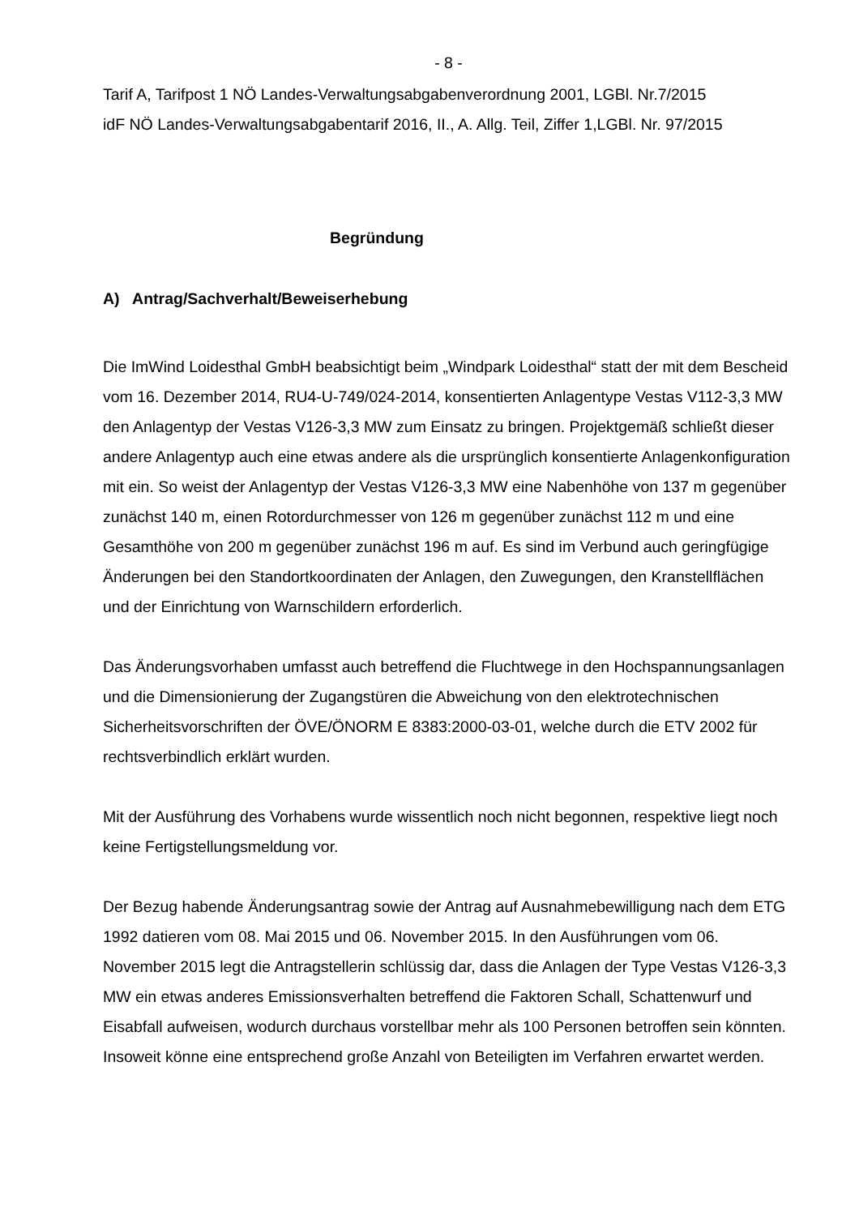- 8 -
Tarif A, Tarifpost 1 NÖ Landes-Verwaltungsabgabenverordnung 2001, LGBl. Nr.7/2015
idF NÖ Landes-Verwaltungsabgabentarif 2016, II., A. Allg. Teil, Ziffer 1,LGBl. Nr. 97/2015
Begründung
A) Antrag/Sachverhalt/Beweiserhebung
Die ImWind Loidesthal GmbH beabsichtigt beim „Windpark Loidesthal“ statt der mit dem Bescheid vom 16. Dezember 2014, RU4-U-749/024-2014, konsentierten Anlagentype Vestas V112-3,3 MW den Anlagentyp der Vestas V126-3,3 MW zum Einsatz zu bringen. Projektgemäß schließt dieser andere Anlagentyp auch eine etwas andere als die ursprünglich konsentierte Anlagenkonfiguration mit ein. So weist der Anlagentyp der Vestas V126-3,3 MW eine Nabenhöhe von 137 m gegenüber zunächst 140 m, einen Rotordurchmesser von 126 m gegenüber zunächst 112 m und eine Gesamthöhe von 200 m gegenüber zunächst 196 m auf. Es sind im Verbund auch geringfügige Änderungen bei den Standortkoordinaten der Anlagen, den Zuwegungen, den Kranstellflächen und der Einrichtung von Warnschildern erforderlich.
Das Änderungsvorhaben umfasst auch betreffend die Fluchtwege in den Hochspannungsanlagen und die Dimensionierung der Zugangstüren die Abweichung von den elektrotechnischen Sicherheitsvorschriften der ÖVE/ÖNORM E 8383:2000-03-01, welche durch die ETV 2002 für rechtsverbindlich erklärt wurden.
Mit der Ausführung des Vorhabens wurde wissentlich noch nicht begonnen, respektive liegt noch keine Fertigstellungsmeldung vor.
Der Bezug habende Änderungsantrag sowie der Antrag auf Ausnahmebewilligung nach dem ETG 1992 datieren vom 08. Mai 2015 und 06. November 2015. In den Ausführungen vom 06. November 2015 legt die Antragstellerin schlüssig dar, dass die Anlagen der Type Vestas V126-3,3 MW ein etwas anderes Emissionsverhalten betreffend die Faktoren Schall, Schattenwurf und Eisabfall aufweisen, wodurch durchaus vorstellbar mehr als 100 Personen betroffen sein könnten. Insoweit könne eine entsprechend große Anzahl von Beteiligten im Verfahren erwartet werden.